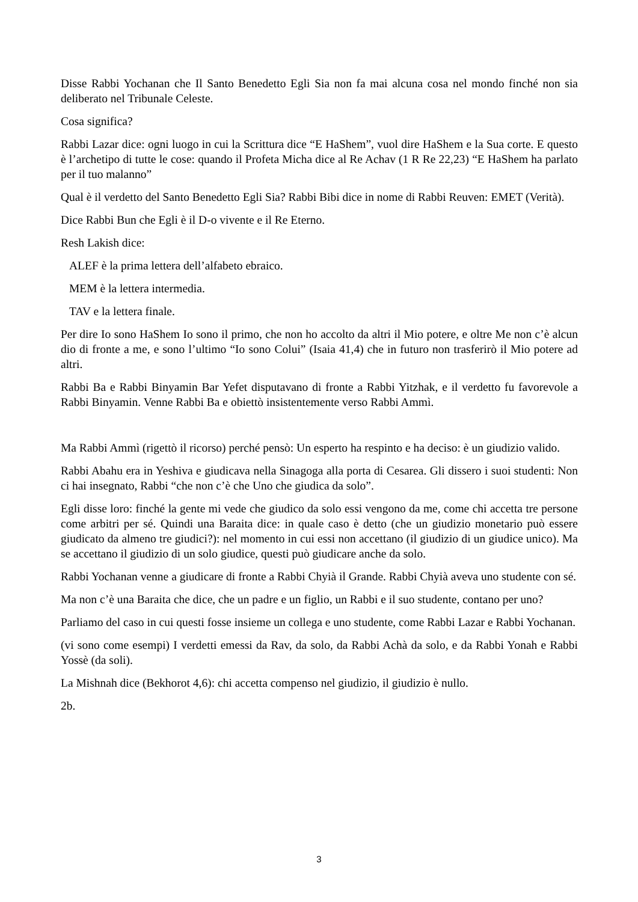Disse Rabbi Yochanan che Il Santo Benedetto Egli Sia non fa mai alcuna cosa nel mondo finché non sia deliberato nel Tribunale Celeste.
Cosa significa?
Rabbi Lazar dice: ogni luogo in cui la Scrittura dice “E HaShem”, vuol dire HaShem e la Sua corte. E questo è l’archetipo di tutte le cose: quando il Profeta Micha dice al Re Achav (1 R Re 22,23) “E HaShem ha parlato per il tuo malanno”
Qual è il verdetto del Santo Benedetto Egli Sia? Rabbi Bibi dice in nome di Rabbi Reuven: EMET (Verità).
Dice Rabbi Bun che Egli è il D-o vivente e il Re Eterno.
Resh Lakish dice:
ALEF è la prima lettera dell’alfabeto ebraico.
MEM è la lettera intermedia.
TAV e la lettera finale.
Per dire Io sono HaShem Io sono il primo, che non ho accolto da altri il Mio potere, e oltre Me non c’è alcun dio di fronte a me, e sono l’ultimo “Io sono Colui” (Isaia 41,4) che in futuro non trasferirò il Mio potere ad altri.
Rabbi Ba e Rabbi Binyamin Bar Yefet disputavano di fronte a Rabbi Yitzhak, e il verdetto fu favorevole a Rabbi Binyamin. Venne Rabbi Ba e obiettò insistentemente verso Rabbi Ammì.
Ma Rabbi Ammì (rigettò il ricorso) perché pensò: Un esperto ha respinto e ha deciso: è un giudizio valido.
Rabbi Abahu era in Yeshiva e giudicava nella Sinagoga alla porta di Cesarea. Gli dissero i suoi studenti: Non ci hai insegnato, Rabbi “che non c’è che Uno che giudica da solo”.
Egli disse loro: finché la gente mi vede che giudico da solo essi vengono da me, come chi accetta tre persone come arbitri per sé. Quindi una Baraita dice: in quale caso è detto (che un giudizio monetario può essere giudicato da almeno tre giudici?): nel momento in cui essi non accettano (il giudizio di un giudice unico). Ma se accettano il giudizio di un solo giudice, questi può giudicare anche da solo.
Rabbi Yochanan venne a giudicare di fronte a Rabbi Chyià il Grande. Rabbi Chyià aveva uno studente con sé.
Ma non c’è una Baraita che dice, che un padre e un figlio, un Rabbi e il suo studente, contano per uno?
Parliamo del caso in cui questi fosse insieme un collega e uno studente, come Rabbi Lazar e Rabbi Yochanan.
(vi sono come esempi) I verdetti emessi da Rav, da solo, da Rabbi Achà da solo, e da Rabbi Yonah e Rabbi Yossè (da soli).
La Mishnah dice (Bekhorot 4,6): chi accetta compenso nel giudizio, il giudizio è nullo.
2b.
3